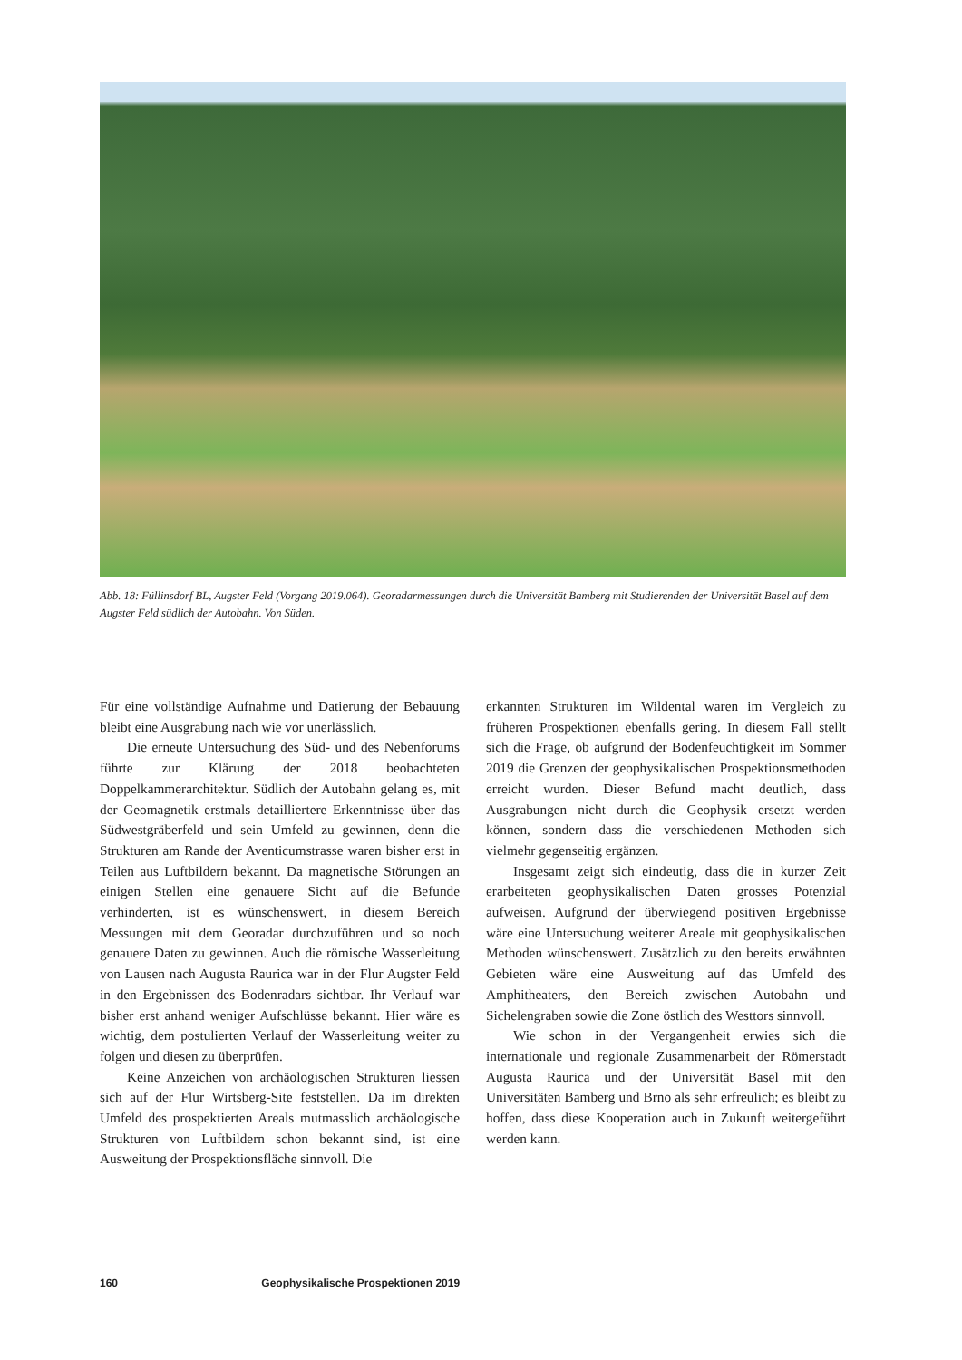Abb. 18: Füllinsdorf BL, Augster Feld (Vorgang 2019.064). Georadarmessungen durch die Universität Bamberg mit Studierenden der Universität Basel auf dem Augster Feld südlich der Autobahn. Von Süden.
Für eine vollständige Aufnahme und Datierung der Bebauung bleibt eine Ausgrabung nach wie vor unerlässlich.
Die erneute Untersuchung des Süd- und des Nebenforums führte zur Klärung der 2018 beobachteten Doppelkammerarchitektur. Südlich der Autobahn gelang es, mit der Geomagnetik erstmals detailliertere Erkenntnisse über das Südwestgräberfeld und sein Umfeld zu gewinnen, denn die Strukturen am Rande der Aventicumstrasse waren bisher erst in Teilen aus Luftbildern bekannt. Da magnetische Störungen an einigen Stellen eine genauere Sicht auf die Befunde verhinderten, ist es wünschenswert, in diesem Bereich Messungen mit dem Georadar durchzuführen und so noch genauere Daten zu gewinnen. Auch die römische Wasserleitung von Lausen nach Augusta Raurica war in der Flur Augster Feld in den Ergebnissen des Bodenradars sichtbar. Ihr Verlauf war bisher erst anhand weniger Aufschlüsse bekannt. Hier wäre es wichtig, dem postulierten Verlauf der Wasserleitung weiter zu folgen und diesen zu überprüfen.
Keine Anzeichen von archäologischen Strukturen liessen sich auf der Flur Wirtsberg-Site feststellen. Da im direkten Umfeld des prospektierten Areals mutmasslich archäologische Strukturen von Luftbildern schon bekannt sind, ist eine Ausweitung der Prospektionsfläche sinnvoll. Die
erkannten Strukturen im Wildental waren im Vergleich zu früheren Prospektionen ebenfalls gering. In diesem Fall stellt sich die Frage, ob aufgrund der Bodenfeuchtigkeit im Sommer 2019 die Grenzen der geophysikalischen Prospektionsmethoden erreicht wurden. Dieser Befund macht deutlich, dass Ausgrabungen nicht durch die Geophysik ersetzt werden können, sondern dass die verschiedenen Methoden sich vielmehr gegenseitig ergänzen.
Insgesamt zeigt sich eindeutig, dass die in kurzer Zeit erarbeiteten geophysikalischen Daten grosses Potenzial aufweisen. Aufgrund der überwiegend positiven Ergebnisse wäre eine Untersuchung weiterer Areale mit geophysikalischen Methoden wünschenswert. Zusätzlich zu den bereits erwähnten Gebieten wäre eine Ausweitung auf das Umfeld des Amphitheaters, den Bereich zwischen Autobahn und Sichelengraben sowie die Zone östlich des Westtors sinnvoll.
Wie schon in der Vergangenheit erwies sich die internationale und regionale Zusammenarbeit der Römerstadt Augusta Raurica und der Universität Basel mit den Universitäten Bamberg und Brno als sehr erfreulich; es bleibt zu hoffen, dass diese Kooperation auch in Zukunft weitergeführt werden kann.
160 Geophysikalische Prospektionen 2019